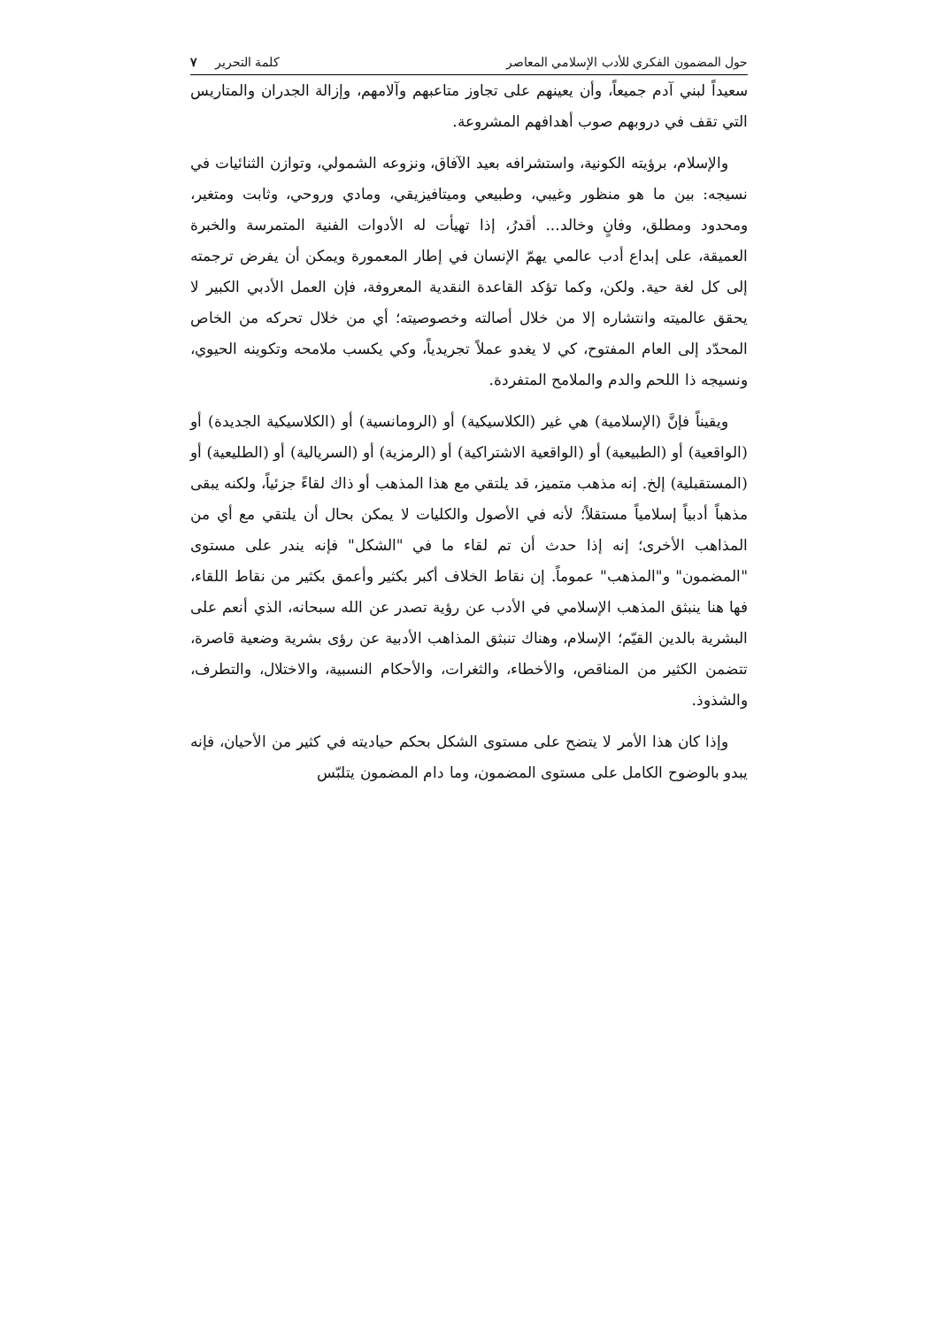حول المضمون الفكري للأدب الإسلامي المعاصر كلمة التحرير ٧
سعيداً لبني آدم جميعاً، وأن يعينهم على تجاوز متاعبهم وآلامهم، وإزالة الجدران والمتاريس التي تقف في دروبهم صوب أهدافهم المشروعة.
والإسلام، برؤيته الكونية، واستشرافه بعيد الآفاق، ونزوعه الشمولي، وتوازن الثنائيات في نسيجه: بين ما هو منظور وغيبي، وطبيعي وميتافيزيقي، ومادي وروحي، وثابت ومتغير، ومحدود ومطلق، وفانٍ وخالد... أقدرُ، إذا تهيأت له الأدوات الفنية المتمرسة والخبرة العميقة، على إبداع أدب عالمي يهمّ الإنسان في إطار المعمورة ويمكن أن يفرض ترجمته إلى كل لغة حية. ولكن، وكما تؤكد القاعدة النقدية المعروفة، فإن العمل الأدبي الكبير لا يحقق عالميته وانتشاره إلا من خلال أصالته وخصوصيته؛ أي من خلال تحركه من الخاص المحدّد إلى العام المفتوح، كي لا يغدو عملاً تجريدياً، وكي يكسب ملامحه وتكوينه الحيوي، ونسيجه ذا اللحم والدم والملامح المتفردة.
ويقيناً فإنَّ (الإسلامية) هي غير (الكلاسيكية) أو (الرومانسية) أو (الكلاسيكية الجديدة) أو (الواقعية) أو (الطبيعية) أو (الواقعية الاشتراكية) أو (الرمزية) أو (السريالية) أو (الطليعية) أو (المستقبلية) إلخ. إنه مذهب متميز، قد يلتقي مع هذا المذهب أو ذاك لقاءً جزئياً، ولكنه يبقى مذهباً أدبياً إسلامياً مستقلاً؛ لأنه في الأصول والكليات لا يمكن بحال أن يلتقي مع أي من المذاهب الأخرى؛ إنه إذا حدث أن تم لقاء ما في "الشكل" فإنه يندر على مستوى "المضمون" و"المذهب" عموماً. إن نقاط الخلاف أكبر بكثير وأعمق بكثير من نقاط اللقاء، فها هنا ينبثق المذهب الإسلامي في الأدب عن رؤية تصدر عن الله سبحانه، الذي أنعم على البشرية بالدين القيّم؛ الإسلام، وهناك تنبثق المذاهب الأدبية عن رؤى بشرية وضعية قاصرة، تتضمن الكثير من المناقص، والأخطاء، والثغرات، والأحكام النسبية، والاختلال، والتطرف، والشذوذ.
وإذا كان هذا الأمر لا يتضح على مستوى الشكل بحكم حياديته في كثير من الأحيان، فإنه يبدو بالوضوح الكامل على مستوى المضمون، وما دام المضمون يتلبّس